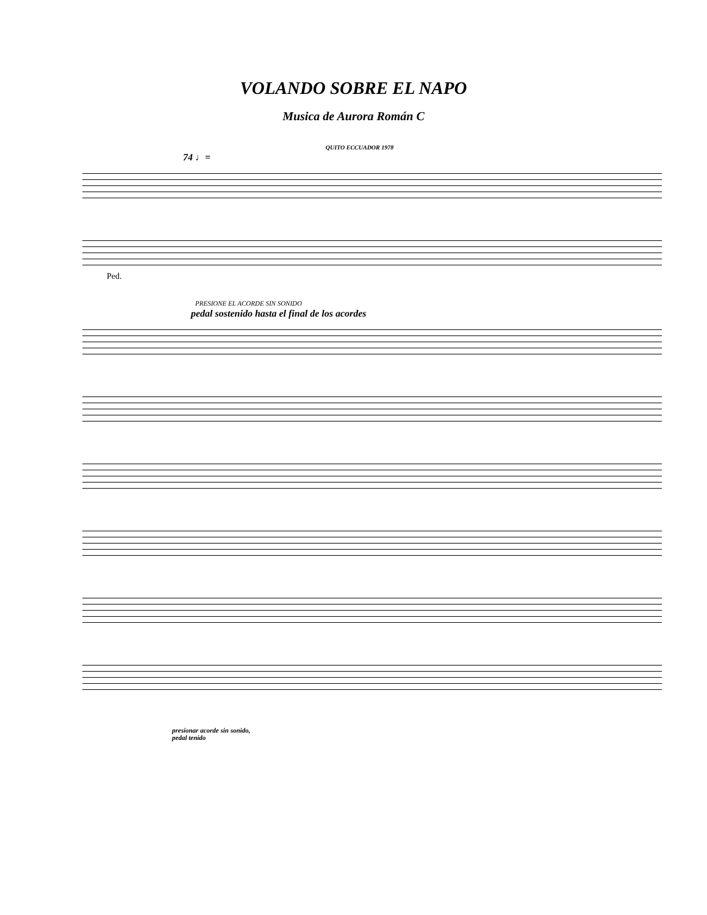VOLANDO SOBRE EL NAPO
Musica de Aurora Román C
QUITO ECCUADOR 1978
74 ♩=
Ped.
PRESIONE EL ACORDE SIN SONIDO
pedal sostenido hasta el final de los acordes
presionar acorde sin sonido,
pedal tenido